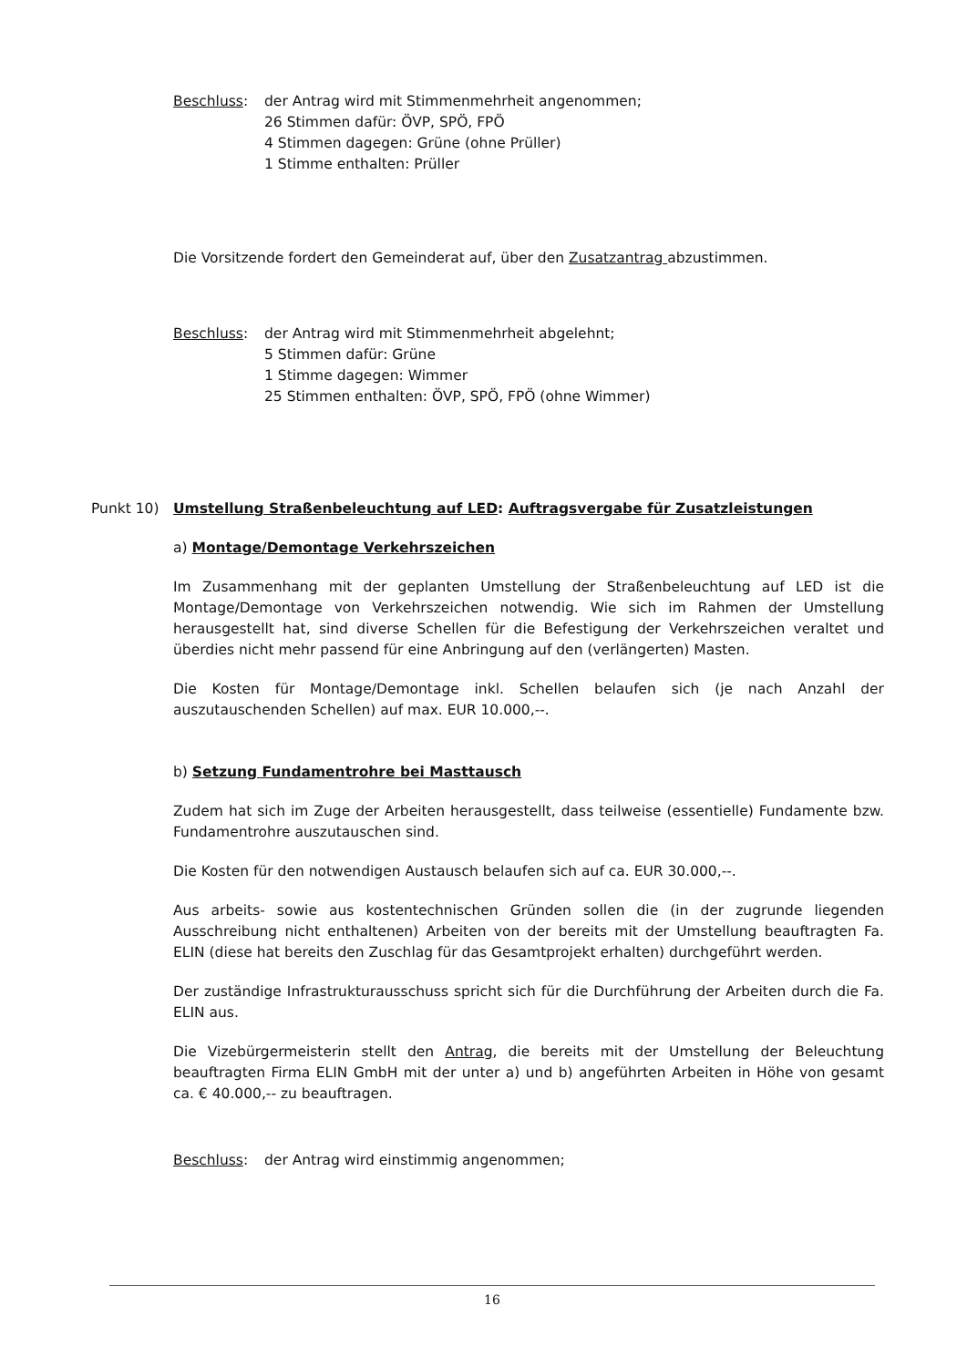Beschluss: der Antrag wird mit Stimmenmehrheit angenommen;
26 Stimmen dafür: ÖVP, SPÖ, FPÖ
4 Stimmen dagegen: Grüne (ohne Prüller)
1 Stimme enthalten: Prüller
Die Vorsitzende fordert den Gemeinderat auf, über den Zusatzantrag abzustimmen.
Beschluss: der Antrag wird mit Stimmenmehrheit abgelehnt;
5 Stimmen dafür: Grüne
1 Stimme dagegen: Wimmer
25 Stimmen enthalten: ÖVP, SPÖ, FPÖ (ohne Wimmer)
Punkt 10) Umstellung Straßenbeleuchtung auf LED: Auftragsvergabe für Zusatzleistungen
a) Montage/Demontage Verkehrszeichen
Im Zusammenhang mit der geplanten Umstellung der Straßenbeleuchtung auf LED ist die Montage/Demontage von Verkehrszeichen notwendig. Wie sich im Rahmen der Umstellung herausgestellt hat, sind diverse Schellen für die Befestigung der Verkehrszeichen veraltet und überdies nicht mehr passend für eine Anbringung auf den (verlängerten) Masten.
Die Kosten für Montage/Demontage inkl. Schellen belaufen sich (je nach Anzahl der auszutauschenden Schellen) auf max. EUR 10.000,--.
b) Setzung Fundamentrohre bei Masttausch
Zudem hat sich im Zuge der Arbeiten herausgestellt, dass teilweise (essentielle) Fundamente bzw. Fundamentrohre auszutauschen sind.
Die Kosten für den notwendigen Austausch belaufen sich auf ca. EUR 30.000,--.
Aus arbeits- sowie aus kostentechnischen Gründen sollen die (in der zugrunde liegenden Ausschreibung nicht enthaltenen) Arbeiten von der bereits mit der Umstellung beauftragten Fa. ELIN (diese hat bereits den Zuschlag für das Gesamtprojekt erhalten) durchgeführt werden.
Der zuständige Infrastrukturausschuss spricht sich für die Durchführung der Arbeiten durch die Fa. ELIN aus.
Die Vizebürgermeisterin stellt den Antrag, die bereits mit der Umstellung der Beleuchtung beauftragten Firma ELIN GmbH mit der unter a) und b) angeführten Arbeiten in Höhe von gesamt ca. € 40.000,-- zu beauftragen.
Beschluss: der Antrag wird einstimmig angenommen;
16